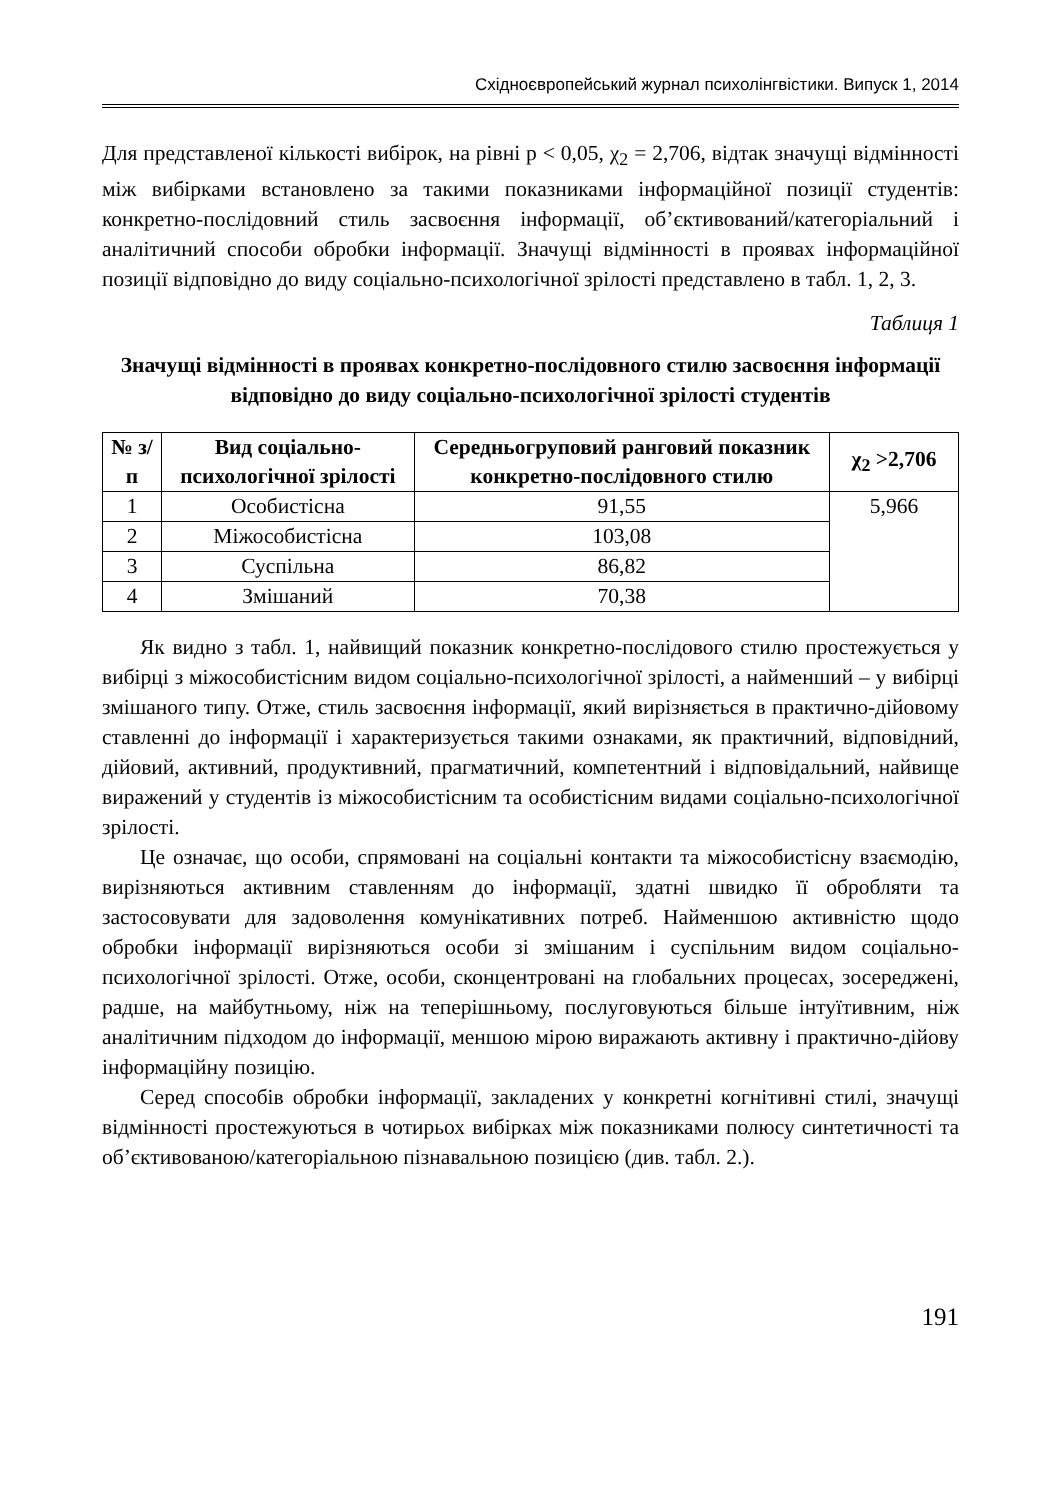Східноєвропейський журнал психолінгвістики. Випуск 1, 2014
Для представленої кількості вибірок, на рівні p < 0,05, χ<sub>2</sub> = 2,706, відтак значущі відмінності між вибірками встановлено за такими показниками інформаційної позиції студентів: конкретно-послідовний стиль засвоєння інформації, об’єктивований/категоріальний і аналітичний способи обробки інформації. Значущі відмінності в проявах інформаційної позиції відповідно до виду соціально-психологічної зрілості представлено в табл. 1, 2, 3.
Таблиця 1
Значущі відмінності в проявах конкретно-послідовного стилю засвоєння інформації відповідно до виду соціально-психологічної зрілості студентів
| № з/п | Вид соціально-психологічної зрілості | Середньогруповий ранговий показник конкретно-послідовного стилю | χ<sub>2</sub> >2,706 |
| --- | --- | --- | --- |
| 1 | Особистісна | 91,55 | 5,966 |
| 2 | Міжособистісна | 103,08 | |
| 3 | Суспільна | 86,82 | |
| 4 | Змішаний | 70,38 | |
Як видно з табл. 1, найвищий показник конкретно-послідового стилю простежується у вибірці з міжособистісним видом соціально-психологічної зрілості, а найменший – у вибірці змішаного типу. Отже, стиль засвоєння інформації, який вирізняється в практично-дійовому ставленні до інформації і характеризується такими ознаками, як практичний, відповідний, дійовий, активний, продуктивний, прагматичний, компетентний і відповідальний, найвище виражений у студентів із міжособистісним та особистісним видами соціально-психологічної зрілості.
Це означає, що особи, спрямовані на соціальні контакти та міжособистісну взаємодію, вирізняються активним ставленням до інформації, здатні швидко її обробляти та застосовувати для задоволення комунікативних потреб. Найменшою активністю щодо обробки інформації вирізняються особи зі змішаним і суспільним видом соціально-психологічної зрілості. Отже, особи, сконцентровані на глобальних процесах, зосереджені, радше, на майбутньому, ніж на теперішньому, послуговуються більше інтуїтивним, ніж аналітичним підходом до інформації, меншою мірою виражають активну і практично-дійову інформаційну позицію.
Серед способів обробки інформації, закладених у конкретні когнітивні стилі, значущі відмінності простежуються в чотирьох вибірках між показниками полюсу синтетичності та об’єктивованою/категоріальною пізнавальною позицією (див. табл. 2.).
191